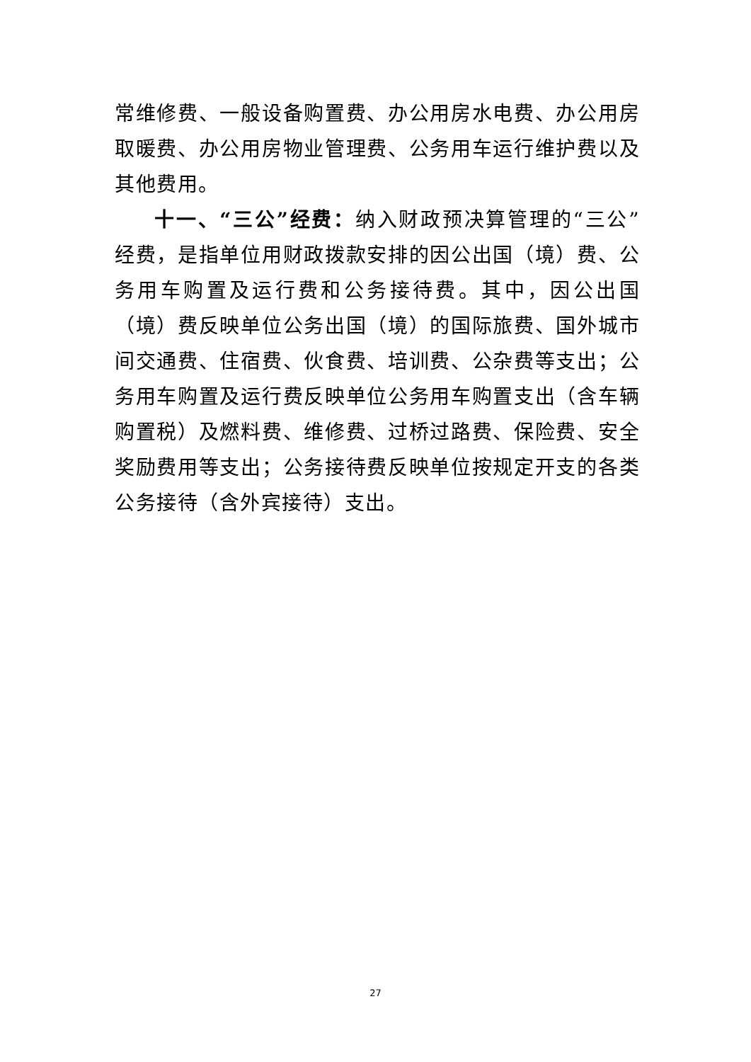常维修费、一般设备购置费、办公用房水电费、办公用房取暖费、办公用房物业管理费、公务用车运行维护费以及其他费用。
十一、“三公”经费：纳入财政预决算管理的“三公”经费，是指单位用财政拨款安排的因公出国（境）费、公务用车购置及运行费和公务接待费。其中，因公出国（境）费反映单位公务出国（境）的国际旅费、国外城市间交通费、住宿费、伙食费、培训费、公杂费等支出；公务用车购置及运行费反映单位公务用车购置支出（含车辆购置税）及燃料费、维修费、过桥过路费、保险费、安全奖励费用等支出；公务接待费反映单位按规定开支的各类公务接待（含外宾接待）支出。
27